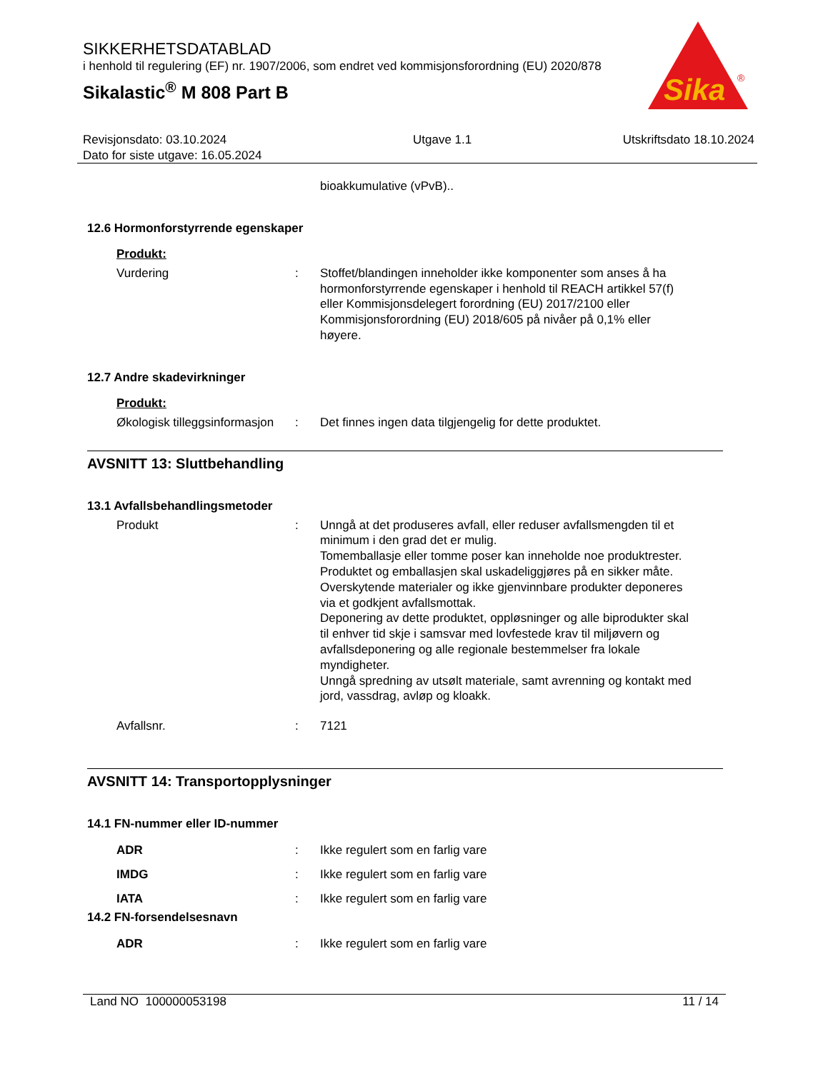SIKKERHETSDATABLAD
i henhold til regulering (EF) nr. 1907/2006, som endret ved kommisjonsforordning (EU) 2020/878
Sikalastic<sup>®</sup> M 808 Part B
Sika
®
Revisjonsdato: 03.10.2024
Dato for siste utgave: 16.05.2024
Utgave 1.1 Utskriftsdato 18.10.2024
bioakkumulative (vPvB)..
12.6 Hormonforstyrrende egenskaper
Produkt:
Vurdering : Stoffet/blandingen inneholder ikke komponenter som anses å ha hormonforstyrrende egenskaper i henhold til REACH artikkel 57(f) eller Kommisjonsdelegert forordning (EU) 2017/2100 eller Kommisjonsforordning (EU) 2018/605 på nivåer på 0,1% eller høyere.
12.7 Andre skadevirkninger
Produkt:
Økologisk tilleggsinformasjon
: Det finnes ingen data tilgjengelig for dette produktet.
AVSNITT 13: Sluttbehandling
13.1 Avfallsbehandlingsmetoder
Produkt : Unngå at det produseres avfall, eller reduser avfallsmengden til et minimum i den grad det er mulig.
Tomemballasje eller tomme poser kan inneholde noe produktrester.
Produktet og emballasjen skal uskadeliggjøres på en sikker måte.
Overskytende materialer og ikke gjenvinnbare produkter deponeres via et godkjent avfallsmottak.
Deponering av dette produktet, oppløsninger og alle biprodukter skal til enhver tid skje i samsvar med lovfestede krav til miljøvern og avfallsdeponering og alle regionale bestemmelser fra lokale myndigheter.
Unngå spredning av utsølt materiale, samt avrenning og kontakt med jord, vassdrag, avløp og kloakk.
Avfallsnr. : 7121
AVSNITT 14: Transportopplysninger
14.1 FN-nummer eller ID-nummer
ADR : Ikke regulert som en farlig vare
IMDG : Ikke regulert som en farlig vare
IATA : Ikke regulert som en farlig vare
14.2 FN-forsendelsesnavn
ADR : Ikke regulert som en farlig vare
Land NO 100000053198 11 / 14